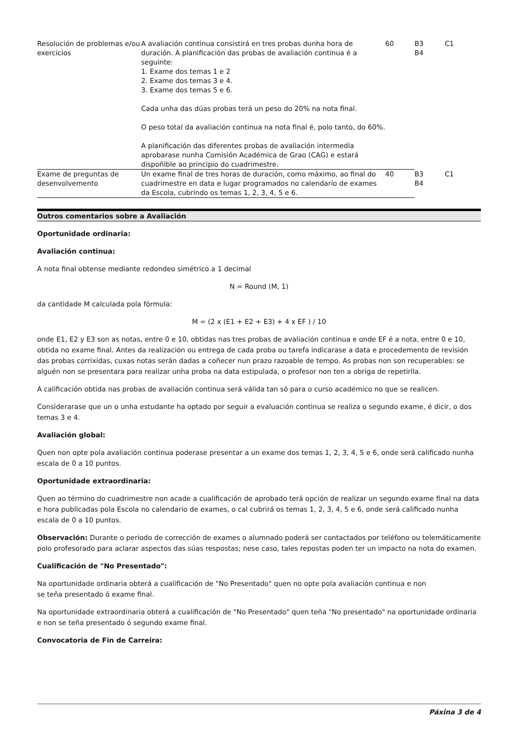| Resolución de problemas e/ou exercicios | A avaliación continua consistirá en tres probas dunha hora de duración. A planificación das probas de avaliación continua é a seguinte: 1. Exame dos temas 1 e 2 2. Exame dos temas 3 e 4. 3. Exame dos temas 5 e 6. Cada unha das dúas probas terá un peso do 20% na nota final. O peso total da avaliación continua na nota final é, polo tanto, do 60%. A planificación das diferentes probas de avaliación intermedia aprobarase nunha Comisión Académica de Grao (CAG) e estará dispoñible ao principio do cuadrimestre. | 60 | B3 B4 | C1 |
| Exame de preguntas de desenvolvemento | Un exame final de tres horas de duración, como máximo, ao final do cuadrimestre en data e lugar programados no calendario de exames da Escola, cubrindo os temas 1, 2, 3, 4, 5 e 6. | 40 | B3 B4 | C1 |
Outros comentarios sobre a Avaliación
Oportunidade ordinaria:
Avaliación continua:
A nota final obtense mediante redondeo simétrico a 1 decimal
N = Round (M, 1)
da cantidade M calculada pola fórmula:
M = (2 x (E1 + E2 + E3) + 4 x EF ) / 10
onde E1, E2 y E3 son as notas, entre 0 e 10, obtidas nas tres probas de avaliación continua e onde EF é a nota, entre 0 e 10, obtida no exame final. Antes da realización ou entrega de cada proba ou tarefa indicarase a data e procedemento de revisión das probas corrixidas, cuxas notas serán dadas a coñecer nun prazo razoable de tempo. As probas non son recuperables: se alguén non se presentara para realizar unha proba na data estipulada, o profesor non ten a obriga de repetirlla.
A calificación obtida nas probas de avaliación continua será válida tan só para o curso académico no que se realicen.
Considerarase que un o unha estudante ha optado por seguir a evaluación continua se realiza o segundo exame, é dicir, o dos temas 3 e 4.
Avaliación global:
Quen non opte pola avaliación continua poderase presentar a un exame dos temas 1, 2, 3, 4, 5 e 6, onde será calificado nunha escala de 0 a 10 puntos.
Oportunidade extraordinaria:
Quen ao término do cuadrimestre non acade a cualificación de aprobado terá opción de realizar un segundo exame final na data e hora publicadas pola Escola no calendario de exames, o cal cubrirá os temas 1, 2, 3, 4, 5 e 6, onde será calificado nunha escala de 0 a 10 puntos.
Observación: Durante o periodo de corrección de exames o alumnado poderá ser contactados por teléfono ou telemáticamente polo profesorado para aclarar aspectos das súas respostas; nese caso, tales repostas poden ter un impacto na nota do examen.
Cualificación de "No Presentado":
Na oportunidade ordinaria obterá a cualificación de "No Presentado" quen no opte pola avaliación continua e non
se teña presentado ó exame final.
Na oportunidade extraordinaria obterá a cualificación de "No Presentado" quen teña "No presentado" na oportunidade ordinaria e non se teña presentado ó segundo exame final.
Convocatoria de Fin de Carreira:
Páxina 3 de 4